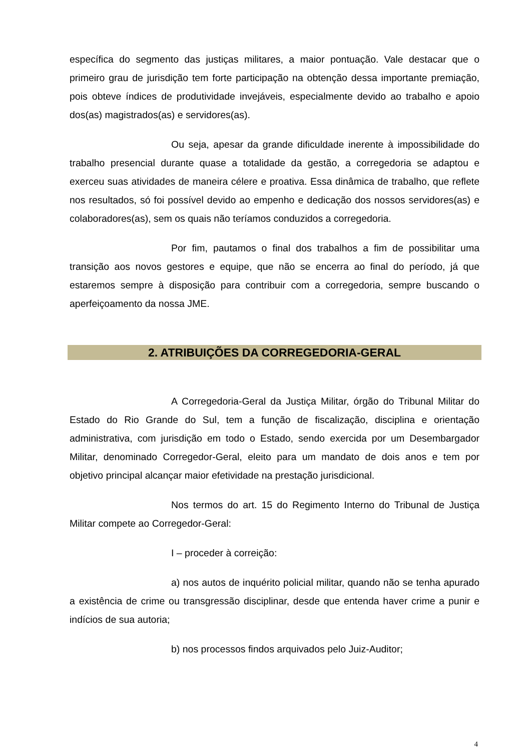específica do segmento das justiças militares, a maior pontuação. Vale destacar que o primeiro grau de jurisdição tem forte participação na obtenção dessa importante premiação, pois obteve índices de produtividade invejáveis, especialmente devido ao trabalho e apoio dos(as) magistrados(as) e servidores(as).
Ou seja, apesar da grande dificuldade inerente à impossibilidade do trabalho presencial durante quase a totalidade da gestão, a corregedoria se adaptou e exerceu suas atividades de maneira célere e proativa. Essa dinâmica de trabalho, que reflete nos resultados, só foi possível devido ao empenho e dedicação dos nossos servidores(as) e colaboradores(as), sem os quais não teríamos conduzidos a corregedoria.
Por fim, pautamos o final dos trabalhos a fim de possibilitar uma transição aos novos gestores e equipe, que não se encerra ao final do período, já que estaremos sempre à disposição para contribuir com a corregedoria, sempre buscando o aperfeiçoamento da nossa JME.
2. ATRIBUIÇÕES DA CORREGEDORIA-GERAL
A Corregedoria-Geral da Justiça Militar, órgão do Tribunal Militar do Estado do Rio Grande do Sul, tem a função de fiscalização, disciplina e orientação administrativa, com jurisdição em todo o Estado, sendo exercida por um Desembargador Militar, denominado Corregedor-Geral, eleito para um mandato de dois anos e tem por objetivo principal alcançar maior efetividade na prestação jurisdicional.
Nos termos do art. 15 do Regimento Interno do Tribunal de Justiça Militar compete ao Corregedor-Geral:
I – proceder à correição:
a) nos autos de inquérito policial militar, quando não se tenha apurado a existência de crime ou transgressão disciplinar, desde que entenda haver crime a punir e indícios de sua autoria;
b) nos processos findos arquivados pelo Juiz-Auditor;
4